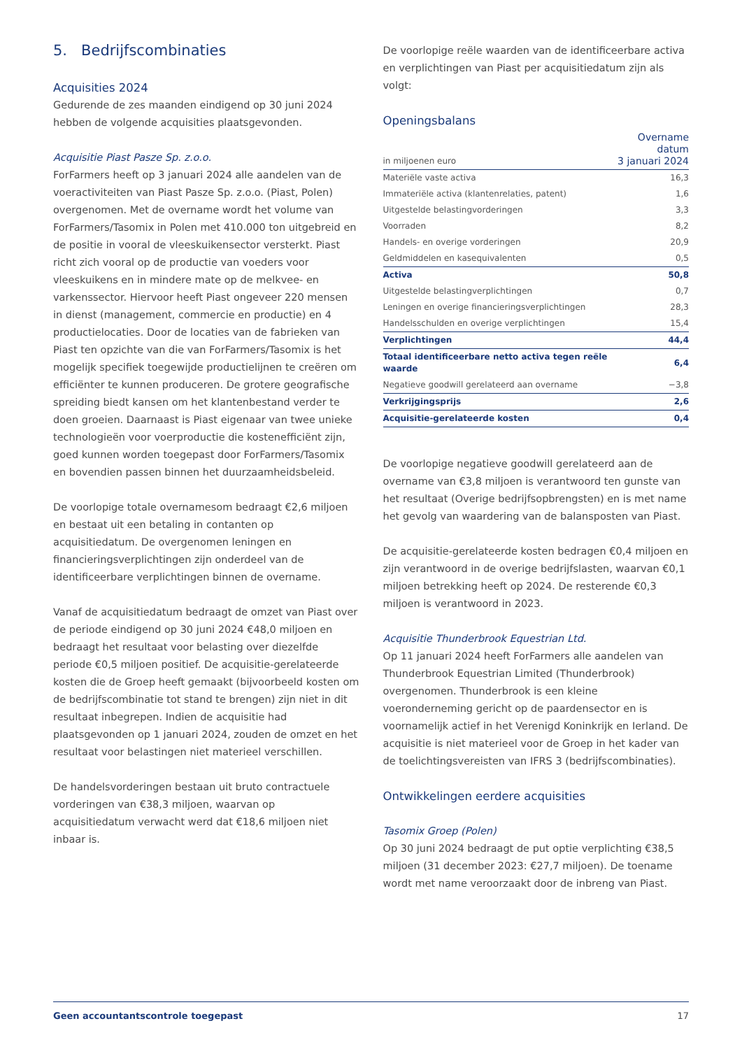5. Bedrijfscombinaties
Acquisities 2024
Gedurende de zes maanden eindigend op 30 juni 2024 hebben de volgende acquisities plaatsgevonden.
Acquisitie Piast Pasze Sp. z.o.o.
ForFarmers heeft op 3 januari 2024 alle aandelen van de voeractiviteiten van Piast Pasze Sp. z.o.o. (Piast, Polen) overgenomen. Met de overname wordt het volume van ForFarmers/Tasomix in Polen met 410.000 ton uitgebreid en de positie in vooral de vleeskuikensector versterkt. Piast richt zich vooral op de productie van voeders voor vleeskuikens en in mindere mate op de melkvee- en varkenssector. Hiervoor heeft Piast ongeveer 220 mensen in dienst (management, commercie en productie) en 4 productielocaties. Door de locaties van de fabrieken van Piast ten opzichte van die van ForFarmers/Tasomix is het mogelijk specifiek toegewijde productielijnen te creëren om efficiënter te kunnen produceren. De grotere geografische spreiding biedt kansen om het klantenbestand verder te doen groeien. Daarnaast is Piast eigenaar van twee unieke technologieën voor voerproductie die kostenefficiënt zijn, goed kunnen worden toegepast door ForFarmers/Tasomix en bovendien passen binnen het duurzaamheidsbeleid.
De voorlopige totale overnamesom bedraagt €2,6 miljoen en bestaat uit een betaling in contanten op acquisitiedatum. De overgenomen leningen en financieringsverplichtingen zijn onderdeel van de identificeerbare verplichtingen binnen de overname.
Vanaf de acquisitiedatum bedraagt de omzet van Piast over de periode eindigend op 30 juni 2024 €48,0 miljoen en bedraagt het resultaat voor belasting over diezelfde periode €0,5 miljoen positief. De acquisitie-gerelateerde kosten die de Groep heeft gemaakt (bijvoorbeeld kosten om de bedrijfscombinatie tot stand te brengen) zijn niet in dit resultaat inbegrepen. Indien de acquisitie had plaatsgevonden op 1 januari 2024, zouden de omzet en het resultaat voor belastingen niet materieel verschillen.
De handelsvorderingen bestaan uit bruto contractuele vorderingen van €38,3 miljoen, waarvan op acquisitiedatum verwacht werd dat €18,6 miljoen niet inbaar is.
De voorlopige reële waarden van de identificeerbare activa en verplichtingen van Piast per acquisitiedatum zijn als volgt:
Openingsbalans
| in miljoenen euro | Overname datum 3 januari 2024 |
| --- | --- |
| Materiële vaste activa | 16,3 |
| Immateriële activa (klantenrelaties, patent) | 1,6 |
| Uitgestelde belastingvorderingen | 3,3 |
| Voorraden | 8,2 |
| Handels- en overige vorderingen | 20,9 |
| Geldmiddelen en kasequivalenten | 0,5 |
| Activa | 50,8 |
| Uitgestelde belastingverplichtingen | 0,7 |
| Leningen en overige financieringsverplichtingen | 28,3 |
| Handelsschulden en overige verplichtingen | 15,4 |
| Verplichtingen | 44,4 |
| Totaal identificeerbare netto activa tegen reële waarde | 6,4 |
| Negatieve goodwill gerelateerd aan overname | −3,8 |
| Verkrijgingsprijs | 2,6 |
| Acquisitie-gerelateerde kosten | 0,4 |
De voorlopige negatieve goodwill gerelateerd aan de overname van €3,8 miljoen is verantwoord ten gunste van het resultaat (Overige bedrijfsopbrengsten) en is met name het gevolg van waardering van de balansposten van Piast.
De acquisitie-gerelateerde kosten bedragen €0,4 miljoen en zijn verantwoord in de overige bedrijfslasten, waarvan €0,1 miljoen betrekking heeft op 2024. De resterende €0,3 miljoen is verantwoord in 2023.
Acquisitie Thunderbrook Equestrian Ltd.
Op 11 januari 2024 heeft ForFarmers alle aandelen van Thunderbrook Equestrian Limited (Thunderbrook) overgenomen. Thunderbrook is een kleine voeronderneming gericht op de paardensector en is voornamelijk actief in het Verenigd Koninkrijk en Ierland. De acquisitie is niet materieel voor de Groep in het kader van de toelichtingsvereisten van IFRS 3 (bedrijfscombinaties).
Ontwikkelingen eerdere acquisities
Tasomix Groep (Polen)
Op 30 juni 2024 bedraagt de put optie verplichting €38,5 miljoen (31 december 2023: €27,7 miljoen). De toename wordt met name veroorzaakt door de inbreng van Piast.
Geen accountantscontrole toegepast 17